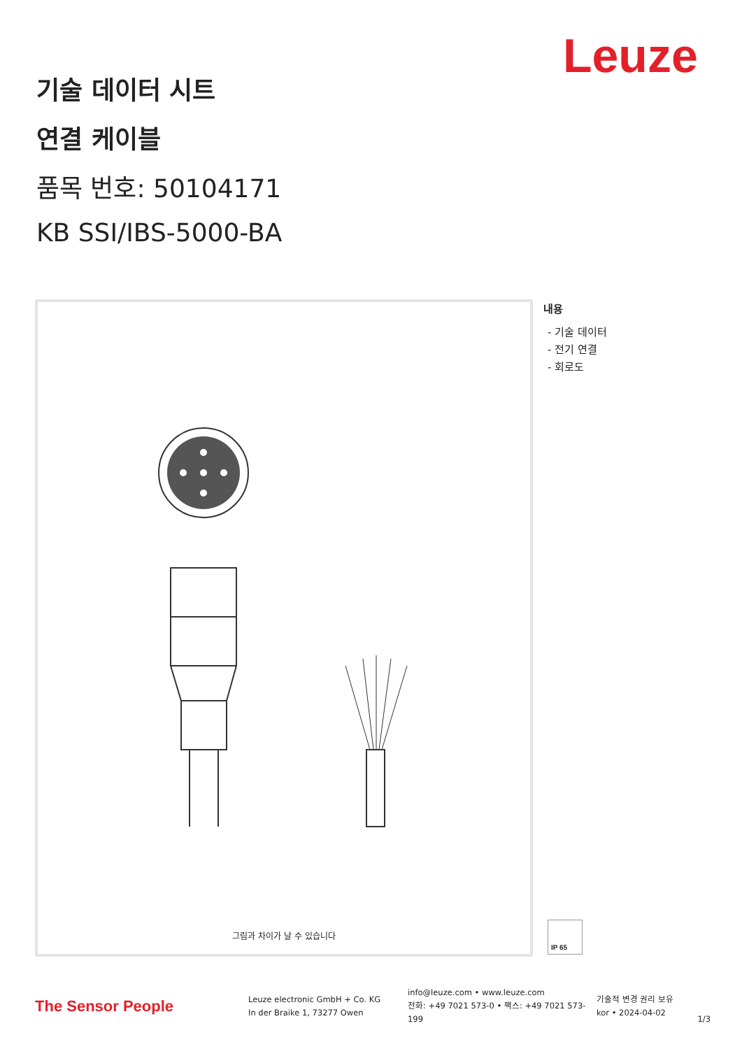Leuze
기술 데이터 시트
연결 케이블
품목 번호: 50104171
KB SSI/IBS-5000-BA
그림과 차이가 날 수 있습니다
내용
- 기술 데이터
- 전기 연결
- 회로도
IP 65
The Sensor People
Leuze electronic GmbH + Co. KG
In der Braike 1, 73277 Owen
info@leuze.com • www.leuze.com
전화: +49 7021 573-0 • 팩스: +49 7021 573-199
기술적 변경 권리 보유
kor • 2024-04-02
1/3